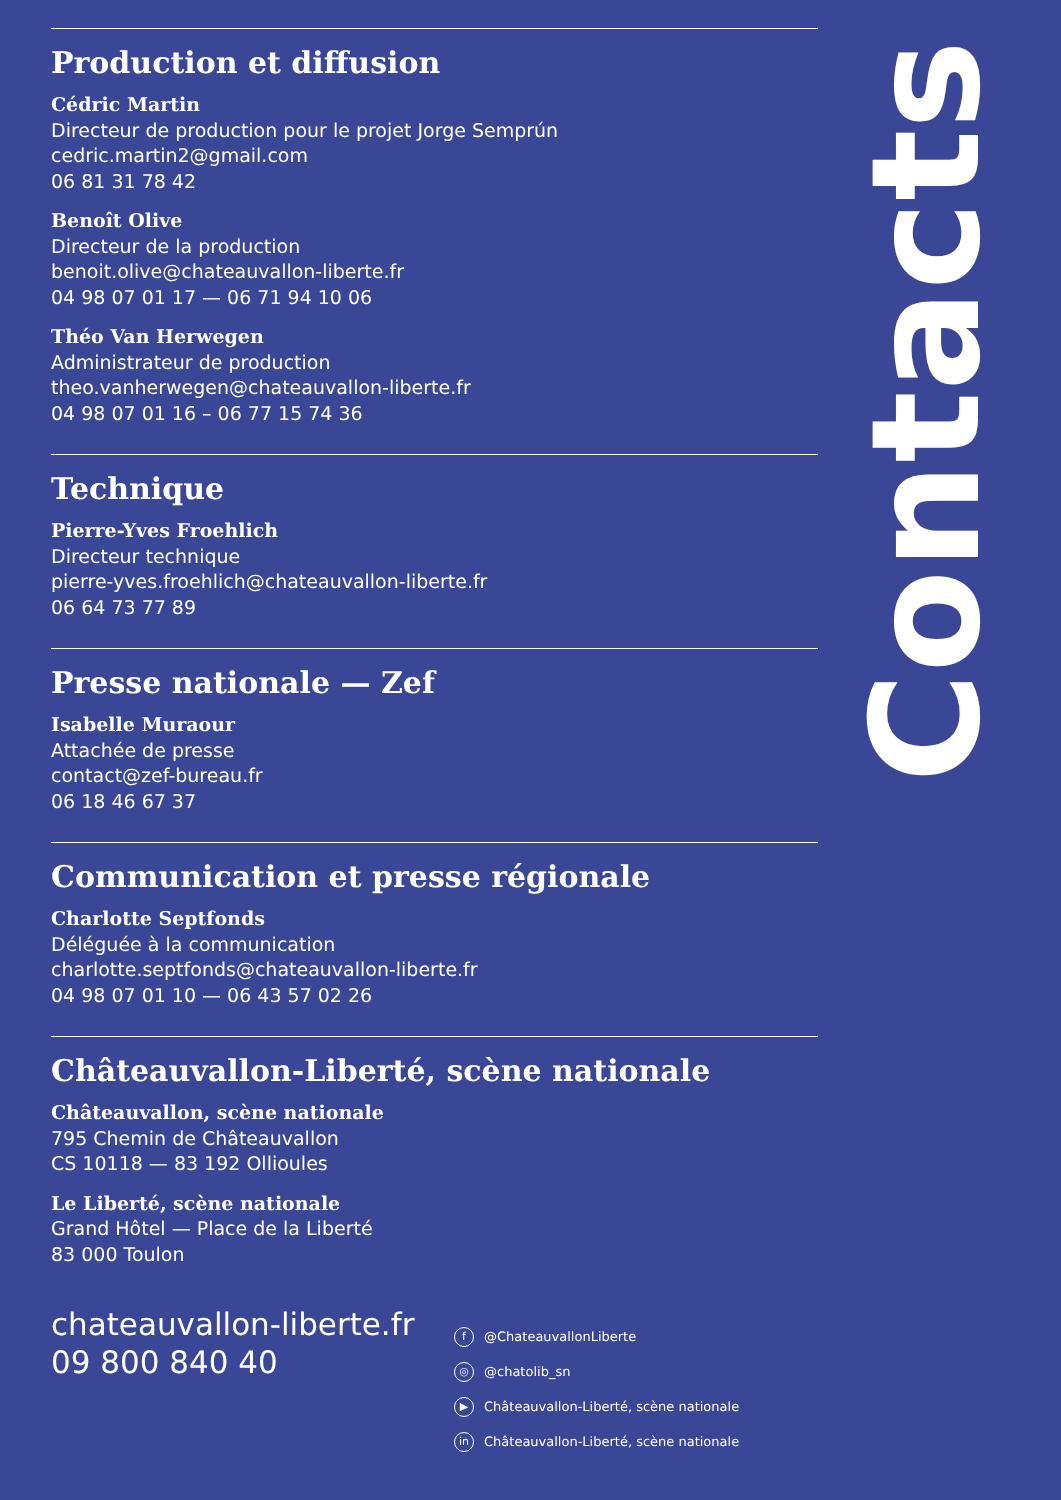Production et diffusion
Cédric Martin
Directeur de production pour le projet Jorge Semprún
cedric.martin2@gmail.com
06 81 31 78 42
Benoît Olive
Directeur de la production
benoit.olive@chateauvallon-liberte.fr
04 98 07 01 17 — 06 71 94 10 06
Théo Van Herwegen
Administrateur de production
theo.vanherwegen@chateauvallon-liberte.fr
04 98 07 01 16 – 06 77 15 74 36
Technique
Pierre-Yves Froehlich
Directeur technique
pierre-yves.froehlich@chateauvallon-liberte.fr
06 64 73 77 89
Presse nationale — Zef
Isabelle Muraour
Attachée de presse
contact@zef-bureau.fr
06 18 46 67 37
Communication et presse régionale
Charlotte Septfonds
Déléguée à la communication
charlotte.septfonds@chateauvallon-liberte.fr
04 98 07 01 10 — 06 43 57 02 26
Châteauvallon-Liberté, scène nationale
Châteauvallon, scène nationale
795 Chemin de Châteauvallon
CS 10118 — 83 192 Ollioules
Le Liberté, scène nationale
Grand Hôtel — Place de la Liberté
83 000 Toulon
Contacts
chateauvallon-liberte.fr
09 800 840 40
f @ChateauvallonLiberte
◎ @chatolib_sn
▶ Châteauvallon-Liberté, scène nationale
in Châteauvallon-Liberté, scène nationale